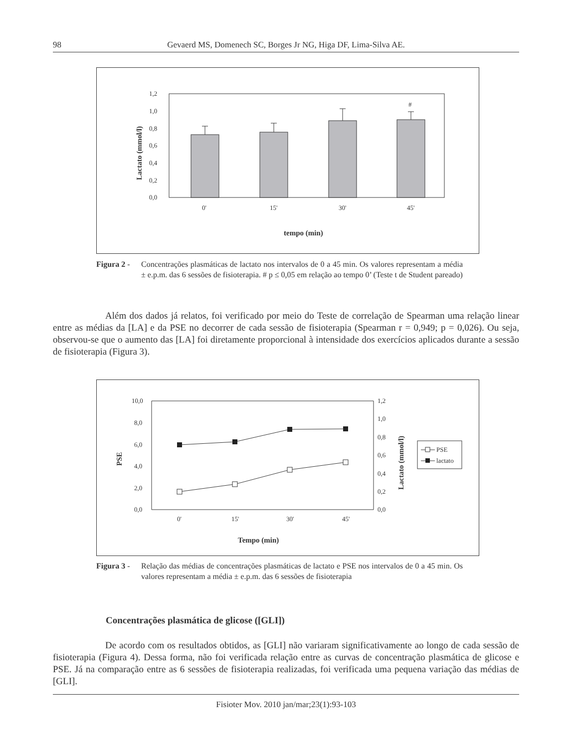98 Gevaerd MS, Domenech SC, Borges Jr NG, Higa DF, Lima-Silva AE.
1,2
1,0
0,8
0,6
0,4
0,2
0,0
#
0'
15'
30'
45'
tempo (min)
Lactato (mmol/l)
Figura 2 -
Concentrações plasmáticas de lactato nos intervalos de 0 a 45 min. Os valores representam a média ± e.p.m. das 6 sessões de fisioterapia. # p ≤ 0,05 em relação ao tempo 0’ (Teste t de Student pareado)
Além dos dados já relatos, foi verificado por meio do Teste de correlação de Spearman uma relação linear entre as médias da [LA] e da PSE no decorrer de cada sessão de fisioterapia (Spearman r = 0,949; p = 0,026). Ou seja, observou-se que o aumento das [LA] foi diretamente proporcional à intensidade dos exercícios aplicados durante a sessão de fisioterapia (Figura 3).
10,0
8,0
6,0
4,0
2,0
0,0
1,2
1,0
0,8
0,6
0,4
0,2
0,0
0'
15'
30'
45'
Tempo (min)
PSE
Lactato (mmol/l)
PSE
lactato
Figura 3 -
Relação das médias de concentrações plasmáticas de lactato e PSE nos intervalos de 0 a 45 min. Os valores representam a média ± e.p.m. das 6 sessões de fisioterapia
Concentrações plasmática de glicose ([GLI])
De acordo com os resultados obtidos, as [GLI] não variaram significativamente ao longo de cada sessão de fisioterapia (Figura 4). Dessa forma, não foi verificada relação entre as curvas de concentração plasmática de glicose e PSE. Já na comparação entre as 6 sessões de fisioterapia realizadas, foi verificada uma pequena variação das médias de [GLI].
Fisioter Mov. 2010 jan/mar;23(1):93-103